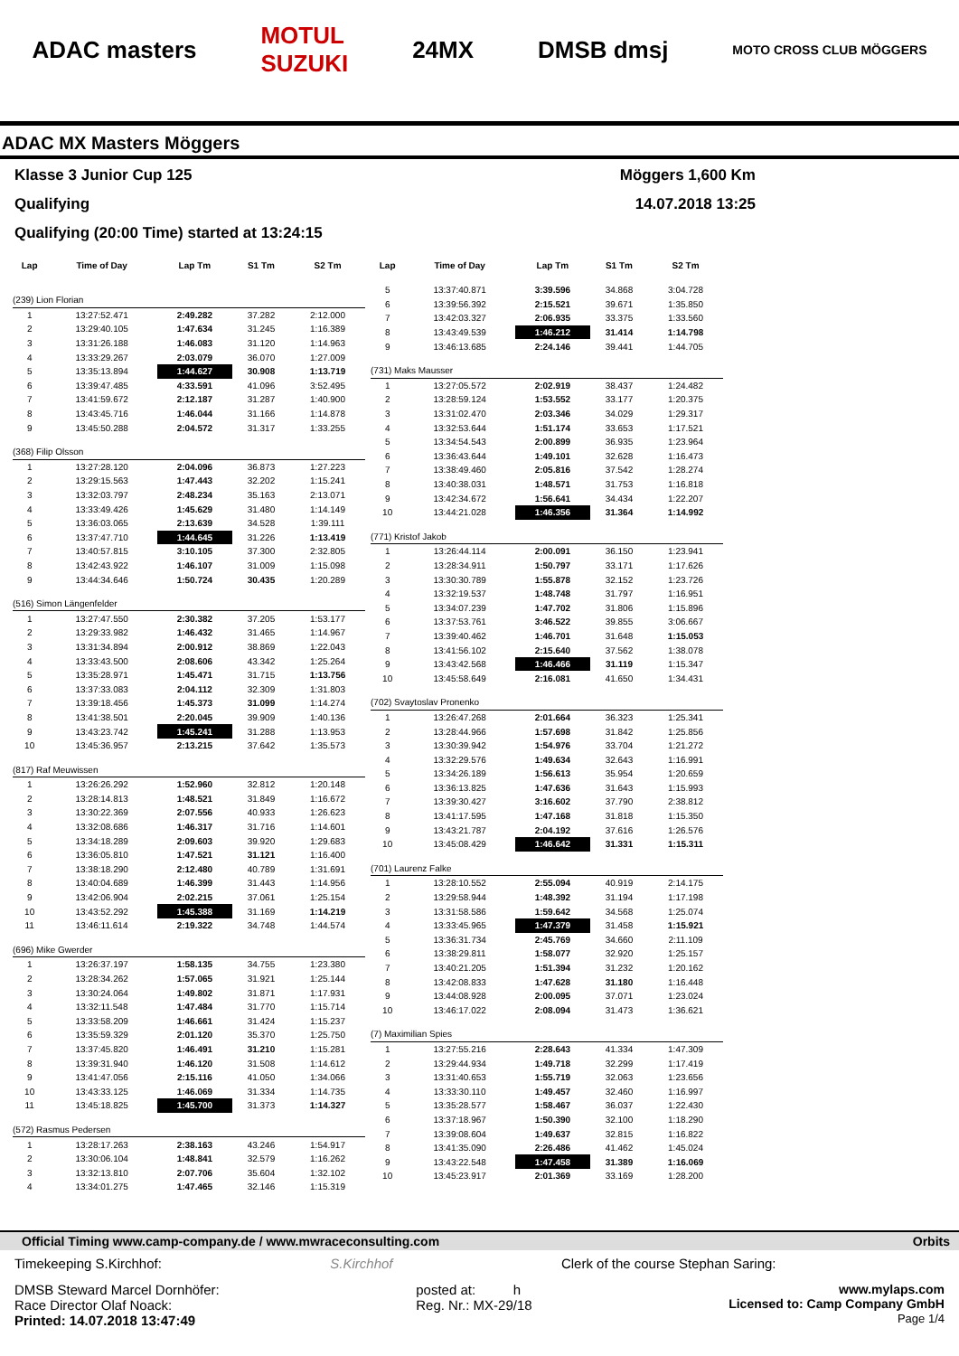ADAC masters MOTUL
SUZUKI 24MX DMSB dmsj MOTO CROSS CLUB MÖGGERS
ADAC MX Masters Möggers
Klasse 3 Junior Cup 125 Möggers 1,600 Km
Qualifying 14.07.2018 13:25
Qualifying (20:00 Time) started at 13:24:15
| Lap | Time of Day | Lap Tm | S1 Tm | S2 Tm |
| --- | --- | --- | --- | --- |
| (239) Lion Florian | | | | |
| 1 | 13:27:52.471 | 2:49.282 | 37.282 | 2:12.000 |
| 2 | 13:29:40.105 | 1:47.634 | 31.245 | 1:16.389 |
| 3 | 13:31:26.188 | 1:46.083 | 31.120 | 1:14.963 |
| 4 | 13:33:29.267 | 2:03.079 | 36.070 | 1:27.009 |
| 5 | 13:35:13.894 | 1:44.627 | 30.908 | 1:13.719 |
| 6 | 13:39:47.485 | 4:33.591 | 41.096 | 3:52.495 |
| 7 | 13:41:59.672 | 2:12.187 | 31.287 | 1:40.900 |
| 8 | 13:43:45.716 | 1:46.044 | 31.166 | 1:14.878 |
| 9 | 13:45:50.288 | 2:04.572 | 31.317 | 1:33.255 |
| (368) Filip Olsson | | | | |
| 1 | 13:27:28.120 | 2:04.096 | 36.873 | 1:27.223 |
| 2 | 13:29:15.563 | 1:47.443 | 32.202 | 1:15.241 |
| 3 | 13:32:03.797 | 2:48.234 | 35.163 | 2:13.071 |
| 4 | 13:33:49.426 | 1:45.629 | 31.480 | 1:14.149 |
| 5 | 13:36:03.065 | 2:13.639 | 34.528 | 1:39.111 |
| 6 | 13:37:47.710 | 1:44.645 | 31.226 | 1:13.419 |
| 7 | 13:40:57.815 | 3:10.105 | 37.300 | 2:32.805 |
| 8 | 13:42:43.922 | 1:46.107 | 31.009 | 1:15.098 |
| 9 | 13:44:34.646 | 1:50.724 | 30.435 | 1:20.289 |
| (516) Simon Längenfelder | | | | |
| 1 | 13:27:47.550 | 2:30.382 | 37.205 | 1:53.177 |
| 2 | 13:29:33.982 | 1:46.432 | 31.465 | 1:14.967 |
| 3 | 13:31:34.894 | 2:00.912 | 38.869 | 1:22.043 |
| 4 | 13:33:43.500 | 2:08.606 | 43.342 | 1:25.264 |
| 5 | 13:35:28.971 | 1:45.471 | 31.715 | 1:13.756 |
| 6 | 13:37:33.083 | 2:04.112 | 32.309 | 1:31.803 |
| 7 | 13:39:18.456 | 1:45.373 | 31.099 | 1:14.274 |
| 8 | 13:41:38.501 | 2:20.045 | 39.909 | 1:40.136 |
| 9 | 13:43:23.742 | 1:45.241 | 31.288 | 1:13.953 |
| 10 | 13:45:36.957 | 2:13.215 | 37.642 | 1:35.573 |
| (817) Raf Meuwissen | | | | |
| 1 | 13:26:26.292 | 1:52.960 | 32.812 | 1:20.148 |
| 2 | 13:28:14.813 | 1:48.521 | 31.849 | 1:16.672 |
| 3 | 13:30:22.369 | 2:07.556 | 40.933 | 1:26.623 |
| 4 | 13:32:08.686 | 1:46.317 | 31.716 | 1:14.601 |
| 5 | 13:34:18.289 | 2:09.603 | 39.920 | 1:29.683 |
| 6 | 13:36:05.810 | 1:47.521 | 31.121 | 1:16.400 |
| 7 | 13:38:18.290 | 2:12.480 | 40.789 | 1:31.691 |
| 8 | 13:40:04.689 | 1:46.399 | 31.443 | 1:14.956 |
| 9 | 13:42:06.904 | 2:02.215 | 37.061 | 1:25.154 |
| 10 | 13:43:52.292 | 1:45.388 | 31.169 | 1:14.219 |
| 11 | 13:46:11.614 | 2:19.322 | 34.748 | 1:44.574 |
| (696) Mike Gwerder | | | | |
| 1 | 13:26:37.197 | 1:58.135 | 34.755 | 1:23.380 |
| 2 | 13:28:34.262 | 1:57.065 | 31.921 | 1:25.144 |
| 3 | 13:30:24.064 | 1:49.802 | 31.871 | 1:17.931 |
| 4 | 13:32:11.548 | 1:47.484 | 31.770 | 1:15.714 |
| 5 | 13:33:58.209 | 1:46.661 | 31.424 | 1:15.237 |
| 6 | 13:35:59.329 | 2:01.120 | 35.370 | 1:25.750 |
| 7 | 13:37:45.820 | 1:46.491 | 31.210 | 1:15.281 |
| 8 | 13:39:31.940 | 1:46.120 | 31.508 | 1:14.612 |
| 9 | 13:41:47.056 | 2:15.116 | 41.050 | 1:34.066 |
| 10 | 13:43:33.125 | 1:46.069 | 31.334 | 1:14.735 |
| 11 | 13:45:18.825 | 1:45.700 | 31.373 | 1:14.327 |
| (572) Rasmus Pedersen | | | | |
| 1 | 13:28:17.263 | 2:38.163 | 43.246 | 1:54.917 |
| 2 | 13:30:06.104 | 1:48.841 | 32.579 | 1:16.262 |
| 3 | 13:32:13.810 | 2:07.706 | 35.604 | 1:32.102 |
| 4 | 13:34:01.275 | 1:47.465 | 32.146 | 1:15.319 |
| Lap | Time of Day | Lap Tm | S1 Tm | S2 Tm |
| --- | --- | --- | --- | --- |
| 5 | 13:37:40.871 | 3:39.596 | 34.868 | 3:04.728 |
| 6 | 13:39:56.392 | 2:15.521 | 39.671 | 1:35.850 |
| 7 | 13:42:03.327 | 2:06.935 | 33.375 | 1:33.560 |
| 8 | 13:43:49.539 | 1:46.212 | 31.414 | 1:14.798 |
| 9 | 13:46:13.685 | 2:24.146 | 39.441 | 1:44.705 |
| (731) Maks Mausser | | | | |
| 1 | 13:27:05.572 | 2:02.919 | 38.437 | 1:24.482 |
| 2 | 13:28:59.124 | 1:53.552 | 33.177 | 1:20.375 |
| 3 | 13:31:02.470 | 2:03.346 | 34.029 | 1:29.317 |
| 4 | 13:32:53.644 | 1:51.174 | 33.653 | 1:17.521 |
| 5 | 13:34:54.543 | 2:00.899 | 36.935 | 1:23.964 |
| 6 | 13:36:43.644 | 1:49.101 | 32.628 | 1:16.473 |
| 7 | 13:38:49.460 | 2:05.816 | 37.542 | 1:28.274 |
| 8 | 13:40:38.031 | 1:48.571 | 31.753 | 1:16.818 |
| 9 | 13:42:34.672 | 1:56.641 | 34.434 | 1:22.207 |
| 10 | 13:44:21.028 | 1:46.356 | 31.364 | 1:14.992 |
| (771) Kristof Jakob | | | | |
| 1 | 13:26:44.114 | 2:00.091 | 36.150 | 1:23.941 |
| 2 | 13:28:34.911 | 1:50.797 | 33.171 | 1:17.626 |
| 3 | 13:30:30.789 | 1:55.878 | 32.152 | 1:23.726 |
| 4 | 13:32:19.537 | 1:48.748 | 31.797 | 1:16.951 |
| 5 | 13:34:07.239 | 1:47.702 | 31.806 | 1:15.896 |
| 6 | 13:37:53.761 | 3:46.522 | 39.855 | 3:06.667 |
| 7 | 13:39:40.462 | 1:46.701 | 31.648 | 1:15.053 |
| 8 | 13:41:56.102 | 2:15.640 | 37.562 | 1:38.078 |
| 9 | 13:43:42.568 | 1:46.466 | 31.119 | 1:15.347 |
| 10 | 13:45:58.649 | 2:16.081 | 41.650 | 1:34.431 |
| (702) Svaytoslav Pronenko | | | | |
| 1 | 13:26:47.268 | 2:01.664 | 36.323 | 1:25.341 |
| 2 | 13:28:44.966 | 1:57.698 | 31.842 | 1:25.856 |
| 3 | 13:30:39.942 | 1:54.976 | 33.704 | 1:21.272 |
| 4 | 13:32:29.576 | 1:49.634 | 32.643 | 1:16.991 |
| 5 | 13:34:26.189 | 1:56.613 | 35.954 | 1:20.659 |
| 6 | 13:36:13.825 | 1:47.636 | 31.643 | 1:15.993 |
| 7 | 13:39:30.427 | 3:16.602 | 37.790 | 2:38.812 |
| 8 | 13:41:17.595 | 1:47.168 | 31.818 | 1:15.350 |
| 9 | 13:43:21.787 | 2:04.192 | 37.616 | 1:26.576 |
| 10 | 13:45:08.429 | 1:46.642 | 31.331 | 1:15.311 |
| (701) Laurenz Falke | | | | |
| 1 | 13:28:10.552 | 2:55.094 | 40.919 | 2:14.175 |
| 2 | 13:29:58.944 | 1:48.392 | 31.194 | 1:17.198 |
| 3 | 13:31:58.586 | 1:59.642 | 34.568 | 1:25.074 |
| 4 | 13:33:45.965 | 1:47.379 | 31.458 | 1:15.921 |
| 5 | 13:36:31.734 | 2:45.769 | 34.660 | 2:11.109 |
| 6 | 13:38:29.811 | 1:58.077 | 32.920 | 1:25.157 |
| 7 | 13:40:21.205 | 1:51.394 | 31.232 | 1:20.162 |
| 8 | 13:42:08.833 | 1:47.628 | 31.180 | 1:16.448 |
| 9 | 13:44:08.928 | 2:00.095 | 37.071 | 1:23.024 |
| 10 | 13:46:17.022 | 2:08.094 | 31.473 | 1:36.621 |
| (7) Maximilian Spies | | | | |
| 1 | 13:27:55.216 | 2:28.643 | 41.334 | 1:47.309 |
| 2 | 13:29:44.934 | 1:49.718 | 32.299 | 1:17.419 |
| 3 | 13:31:40.653 | 1:55.719 | 32.063 | 1:23.656 |
| 4 | 13:33:30.110 | 1:49.457 | 32.460 | 1:16.997 |
| 5 | 13:35:28.577 | 1:58.467 | 36.037 | 1:22.430 |
| 6 | 13:37:18.967 | 1:50.390 | 32.100 | 1:18.290 |
| 7 | 13:39:08.604 | 1:49.637 | 32.815 | 1:16.822 |
| 8 | 13:41:35.090 | 2:26.486 | 41.462 | 1:45.024 |
| 9 | 13:43:22.548 | 1:47.458 | 31.389 | 1:16.069 |
| 10 | 13:45:23.917 | 2:01.369 | 33.169 | 1:28.200 |
Official Timing www.camp-company.de / www.mwraceconsulting.com Orbits
Timekeeping S.Kirchhof: S.Kirchhof Clerk of the course Stephan Saring:
DMSB Steward Marcel Dornhöfer:
Race Director Olaf Noack:
Printed: 14.07.2018 13:47:49 posted at: h
Reg. Nr.: MX-29/18 www.mylaps.com
Licensed to: Camp Company GmbH
Page 1/4